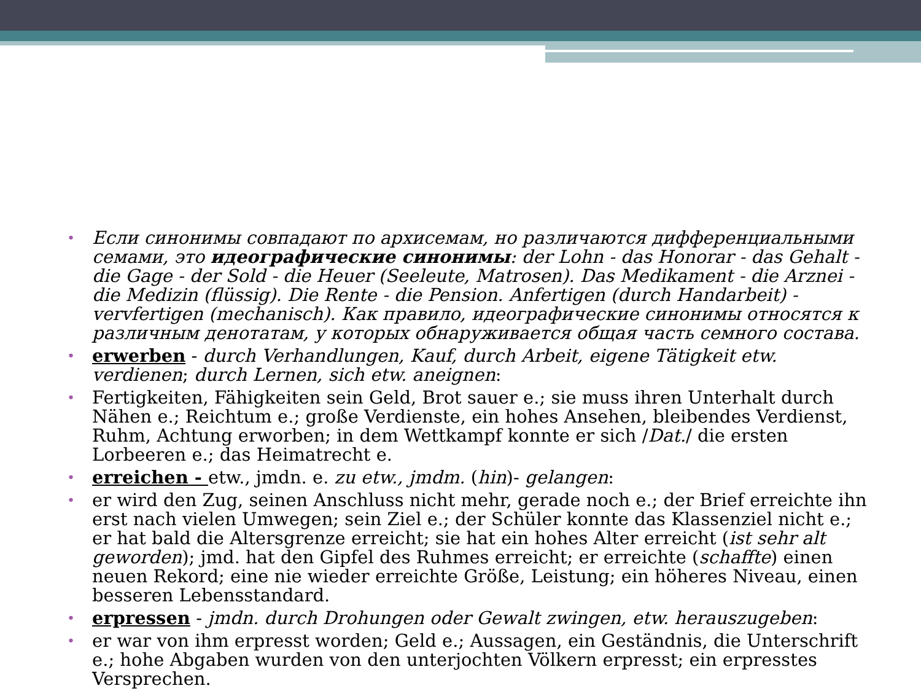• Если синонимы совпадают по архисемам, но различаются дифференциальными семами, это идеографические синонимы: der Lohn - das Honorar - das Gehalt - die Gage - der Sold - die Heuer (Seeleute, Matrosen). Das Medikament - die Arznei - die Medizin (flüssig). Die Rente - die Pension. Anfertigen (durch Handarbeit) - vervfertigen (mechanisch). Как правило, идеографические синонимы относятся к различным денотатам, у которых обнаруживается общая часть семного состава.
• erwerben - durch Verhandlungen, Kauf, durch Arbeit, eigene Tätigkeit etw. verdienen; durch Lernen, sich etw. aneignen:
• Fertigkeiten, Fähigkeiten sein Geld, Brot sauer e.; sie muss ihren Unterhalt durch Nähen e.; Reichtum e.; große Verdienste, ein hohes Ansehen, bleibendes Verdienst, Ruhm, Achtung erworben; in dem Wettkampf konnte er sich /Dat./ die ersten Lorbeeren e.; das Heimatrecht e.
• erreichen - etw., jmdn. e. zu etw., jmdm. (hin)- gelangen:
• er wird den Zug, seinen Anschluss nicht mehr, gerade noch e.; der Brief erreichte ihn erst nach vielen Umwegen; sein Ziel e.; der Schüler konnte das Klassenziel nicht e.; er hat bald die Altersgrenze erreicht; sie hat ein hohes Alter erreicht (ist sehr alt geworden); jmd. hat den Gipfel des Ruhmes erreicht; er erreichte (schaffte) einen neuen Rekord; eine nie wieder erreichte Größe, Leistung; ein höheres Niveau, einen besseren Lebensstandard.
• erpressen - jmdn. durch Drohungen oder Gewalt zwingen, etw. herauszugeben:
• er war von ihm erpresst worden; Geld e.; Aussagen, ein Geständnis, die Unterschrift e.; hohe Abgaben wurden von den unterjochten Völkern erpresst; ein erpresstes Versprechen.